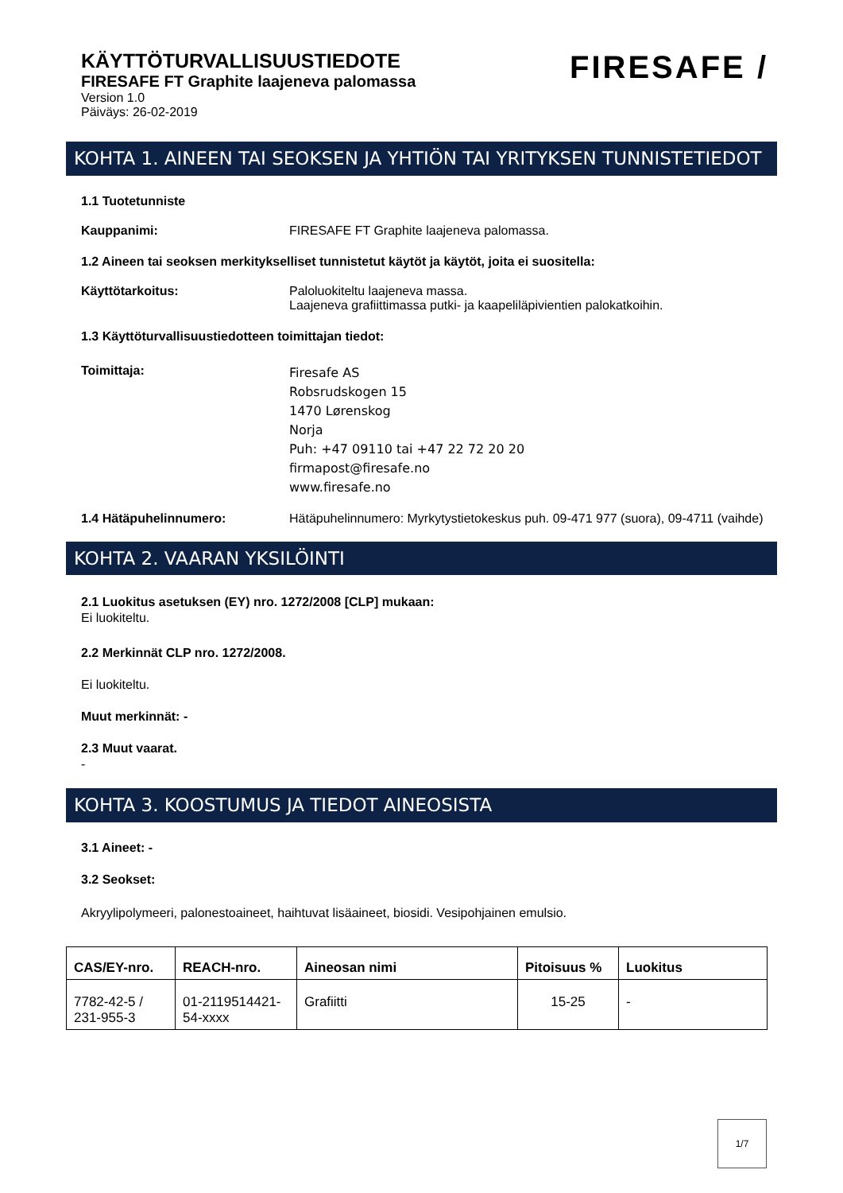KÄYTTÖTURVALLISUUSTIEDOTE
FIRESAFE FT Graphite laajeneva palomassa
Version 1.0
Päiväys: 26-02-2019
FIRESAFE /
KOHTA 1. AINEEN TAI SEOKSEN JA YHTIÖN TAI YRITYKSEN TUNNISTETIEDOT
1.1 Tuotetunniste
Kauppanimi: FIRESAFE FT Graphite laajeneva palomassa.
1.2 Aineen tai seoksen merkitykselliset tunnistetut käytöt ja käytöt, joita ei suositella:
Käyttötarkoitus: Paloluokiteltu laajeneva massa.
Laajeneva grafiittimassa putki- ja kaapeliläpivientien palokatkoihin.
1.3 Käyttöturvallisuustiedotteen toimittajan tiedot:
Toimittaja: Firesafe AS
Robsrudskogen 15
1470 Lørenskog
Norja
Puh: +47 09110 tai +47 22 72 20 20
firmapost@firesafe.no
www.firesafe.no
1.4 Hätäpuhelinnumero: Hätäpuhelinnumero: Myrkytystietokeskus puh. 09-471 977 (suora), 09-4711 (vaihde)
KOHTA 2. VAARAN YKSILÖINTI
2.1 Luokitus asetuksen (EY) nro. 1272/2008 [CLP] mukaan:
Ei luokiteltu.
2.2 Merkinnät CLP nro. 1272/2008.
Ei luokiteltu.
Muut merkinnät: -
2.3 Muut vaarat.
-
KOHTA 3. KOOSTUMUS JA TIEDOT AINEOSISTA
3.1 Aineet: -
3.2 Seokset:
Akryylipolymeeri, palonestoaineet, haihtuvat lisäaineet, biosidi. Vesipohjainen emulsio.
| CAS/EY-nro. | REACH-nro. | Aineosan nimi | Pitoisuus % | Luokitus |
| --- | --- | --- | --- | --- |
| 7782-42-5 / 231-955-3 | 01-2119514421- 54-xxxx | Grafiitti | 15-25 | - |
1/7